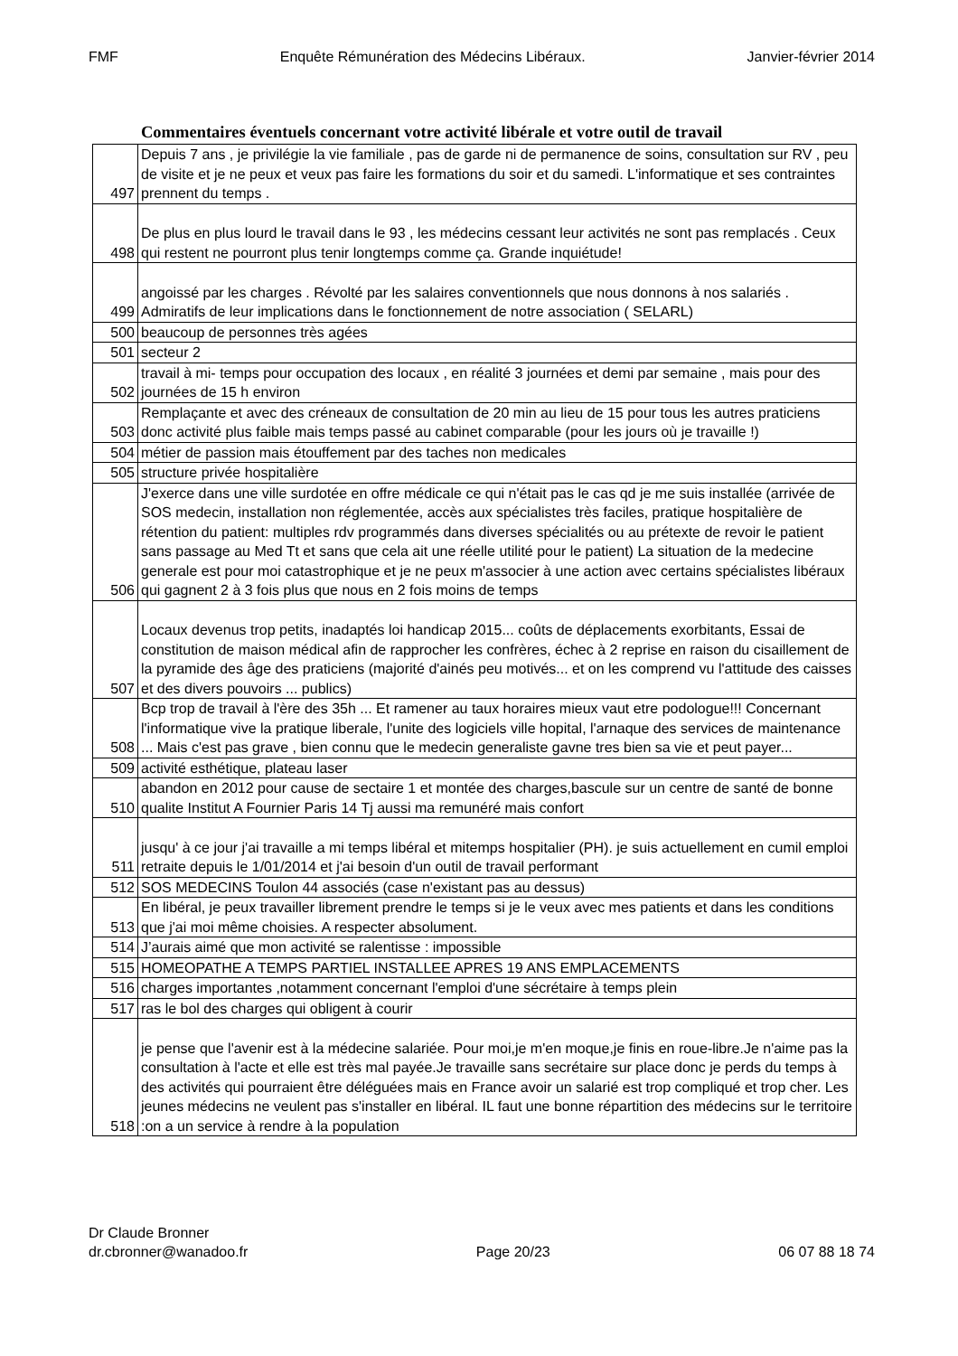FMF Enquête Rémunération des Médecins Libéraux. Janvier-février 2014
Commentaires éventuels concernant votre activité libérale et votre outil de travail
| 497 | Depuis 7 ans , je privilégie la vie familiale , pas de garde ni de permanence de soins, consultation sur RV , peu de visite et je ne peux et veux pas faire les formations du soir et du samedi. L'informatique et ses contraintes prennent du temps . |
| 498 | De plus en plus lourd le travail dans le 93 , les médecins cessant leur activités ne sont pas remplacés . Ceux qui restent ne pourront plus tenir longtemps comme ça. Grande inquiétude! |
| 499 | angoissé par les charges . Révolté par les salaires conventionnels que nous donnons à nos salariés . Admiratifs de leur implications dans le fonctionnement de notre association ( SELARL) |
| 500 | beaucoup de personnes très agées |
| 501 | secteur 2 |
| 502 | travail à mi- temps pour occupation des locaux , en réalité 3 journées et demi par semaine , mais pour des journées de 15 h environ |
| 503 | Remplaçante et avec des créneaux de consultation de 20 min au lieu de 15 pour tous les autres praticiens donc activité plus faible mais temps passé au cabinet comparable (pour les jours où je travaille !) |
| 504 | métier de passion mais étouffement par des taches non medicales |
| 505 | structure privée hospitalière |
| 506 | J'exerce dans une ville surdotée en offre médicale ce qui n'était pas le cas qd je me suis installée (arrivée de SOS medecin, installation non réglementée, accès aux spécialistes très faciles, pratique hospitalière de rétention du patient: multiples rdv programmés dans diverses spécialités ou au prétexte de revoir le patient sans passage au Med Tt et sans que cela ait une réelle utilité pour le patient) La situation de la medecine generale est pour moi catastrophique et je ne peux m'associer à une action avec certains spécialistes libéraux qui gagnent 2 à 3 fois plus que nous en 2 fois moins de temps |
| 507 | Locaux devenus trop petits, inadaptés loi handicap 2015... coûts de déplacements exorbitants, Essai de constitution de maison médical afin de rapprocher les confrères, échec à 2 reprise en raison du cisaillement de la pyramide des âge des praticiens (majorité d'ainés peu motivés... et on les comprend vu l'attitude des caisses et des divers pouvoirs ... publics) |
| 508 | Bcp trop de travail à l'ère des 35h ... Et ramener au taux horaires mieux vaut etre podologue!!! Concernant l'informatique vive la pratique liberale, l'unite des logiciels ville hopital, l'arnaque des services de maintenance ... Mais c'est pas grave , bien connu que le medecin generaliste gavne tres bien sa vie et peut payer... |
| 509 | activité esthétique, plateau laser |
| 510 | abandon en 2012 pour cause de sectaire 1 et montée des charges,bascule sur un centre de santé de bonne qualite Institut A Fournier Paris 14 Tj aussi ma remunéré mais confort |
| 511 | jusqu' à ce jour j'ai travaille a mi temps libéral et mitemps hospitalier (PH). je suis actuellement en cumil emploi retraite depuis le 1/01/2014 et j'ai besoin d'un outil de travail performant |
| 512 | SOS MEDECINS Toulon 44 associés (case n'existant pas au dessus) |
| 513 | En libéral, je peux travailler librement prendre le temps si je le veux avec mes patients et dans les conditions que j'ai moi même choisies. A respecter absolument. |
| 514 | J’aurais aimé que mon activité se ralentisse : impossible |
| 515 | HOMEOPATHE A TEMPS PARTIEL INSTALLEE APRES 19 ANS EMPLACEMENTS |
| 516 | charges importantes ,notamment concernant l'emploi d'une sécrétaire à temps plein |
| 517 | ras le bol des charges qui obligent à courir |
| 518 | je pense que l'avenir est à la médecine salariée. Pour moi,je m'en moque,je finis en roue-libre.Je n'aime pas la consultation à l'acte et elle est très mal payée.Je travaille sans secrétaire sur place donc je perds du temps à des activités qui pourraient être déléguées mais en France avoir un salarié est trop compliqué et trop cher. Les jeunes médecins ne veulent pas s'installer en libéral. IL faut une bonne répartition des médecins sur le territoire :on a un service à rendre à la population |
Dr Claude Bronner
dr.cbronner@wanadoo.fr Page 20/23 06 07 88 18 74